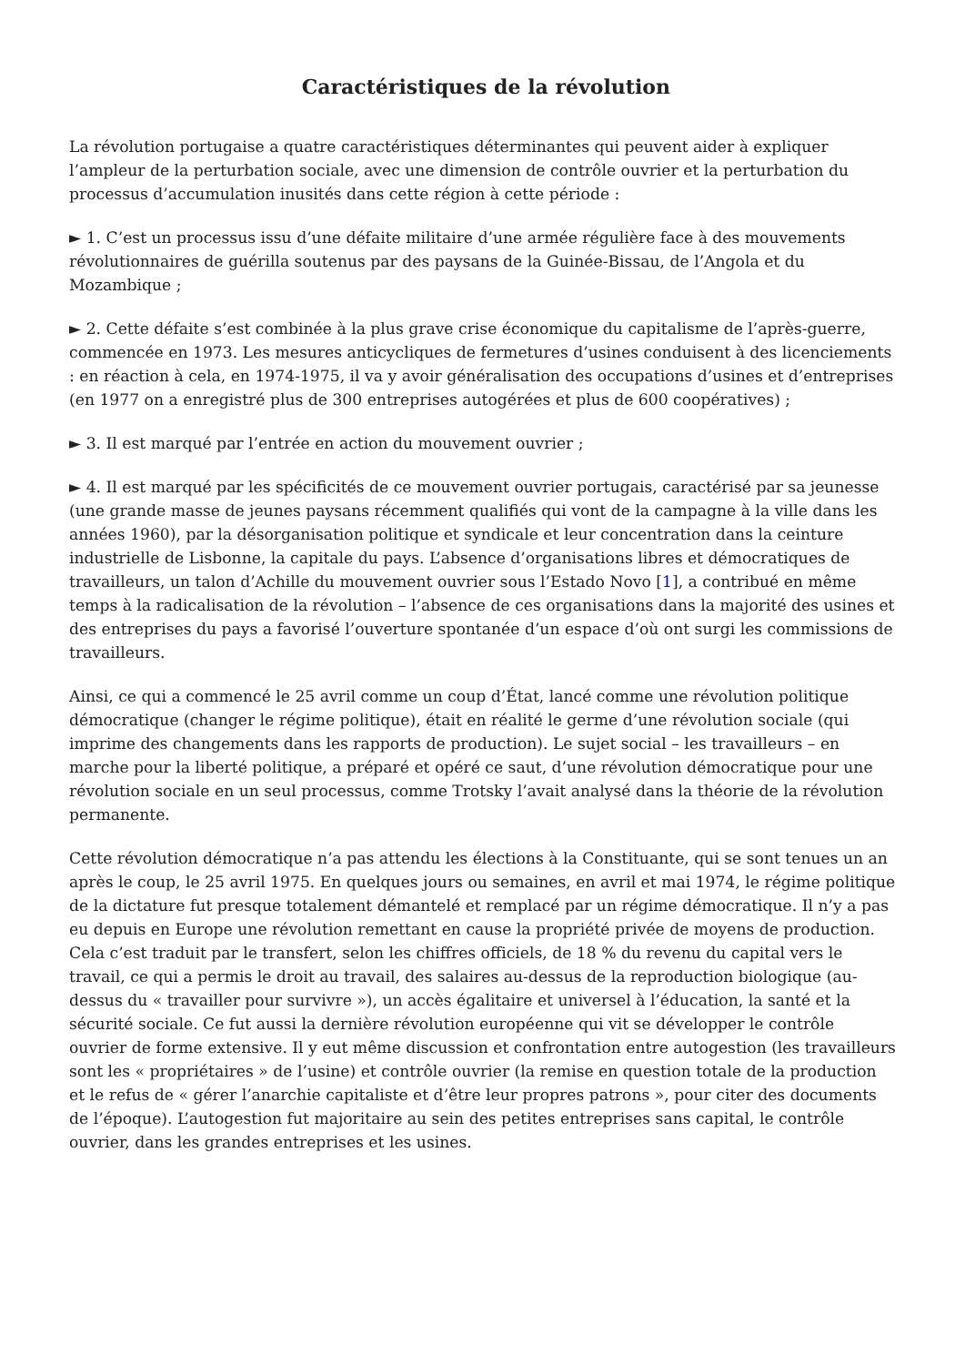Caractéristiques de la révolution
La révolution portugaise a quatre caractéristiques déterminantes qui peuvent aider à expliquer l’ampleur de la perturbation sociale, avec une dimension de contrôle ouvrier et la perturbation du processus d’accumulation inusités dans cette région à cette période :
► 1. C’est un processus issu d’une défaite militaire d’une armée régulière face à des mouvements révolutionnaires de guérilla soutenus par des paysans de la Guinée-Bissau, de l’Angola et du Mozambique ;
► 2. Cette défaite s’est combinée à la plus grave crise économique du capitalisme de l’après-guerre, commencée en 1973. Les mesures anticycliques de fermetures d’usines conduisent à des licenciements : en réaction à cela, en 1974-1975, il va y avoir généralisation des occupations d’usines et d’entreprises (en 1977 on a enregistré plus de 300 entreprises autogérées et plus de 600 coopératives) ;
► 3. Il est marqué par l’entrée en action du mouvement ouvrier ;
► 4. Il est marqué par les spécificités de ce mouvement ouvrier portugais, caractérisé par sa jeunesse (une grande masse de jeunes paysans récemment qualifiés qui vont de la campagne à la ville dans les années 1960), par la désorganisation politique et syndicale et leur concentration dans la ceinture industrielle de Lisbonne, la capitale du pays. L’absence d’organisations libres et démocratiques de travailleurs, un talon d’Achille du mouvement ouvrier sous l’Estado Novo [1], a contribué en même temps à la radicalisation de la révolution – l’absence de ces organisations dans la majorité des usines et des entreprises du pays a favorisé l’ouverture spontanée d’un espace d’où ont surgi les commissions de travailleurs.
Ainsi, ce qui a commencé le 25 avril comme un coup d’État, lancé comme une révolution politique démocratique (changer le régime politique), était en réalité le germe d’une révolution sociale (qui imprime des changements dans les rapports de production). Le sujet social – les travailleurs – en marche pour la liberté politique, a préparé et opéré ce saut, d’une révolution démocratique pour une révolution sociale en un seul processus, comme Trotsky l’avait analysé dans la théorie de la révolution permanente.
Cette révolution démocratique n’a pas attendu les élections à la Constituante, qui se sont tenues un an après le coup, le 25 avril 1975. En quelques jours ou semaines, en avril et mai 1974, le régime politique de la dictature fut presque totalement démantelé et remplacé par un régime démocratique. Il n’y a pas eu depuis en Europe une révolution remettant en cause la propriété privée de moyens de production. Cela c’est traduit par le transfert, selon les chiffres officiels, de 18 % du revenu du capital vers le travail, ce qui a permis le droit au travail, des salaires au-dessus de la reproduction biologique (au-dessus du « travailler pour survivre »), un accès égalitaire et universel à l’éducation, la santé et la sécurité sociale. Ce fut aussi la dernière révolution européenne qui vit se développer le contrôle ouvrier de forme extensive. Il y eut même discussion et confrontation entre autogestion (les travailleurs sont les « propriétaires » de l’usine) et contrôle ouvrier (la remise en question totale de la production et le refus de « gérer l’anarchie capitaliste et d’être leur propres patrons », pour citer des documents de l’époque). L’autogestion fut majoritaire au sein des petites entreprises sans capital, le contrôle ouvrier, dans les grandes entreprises et les usines.